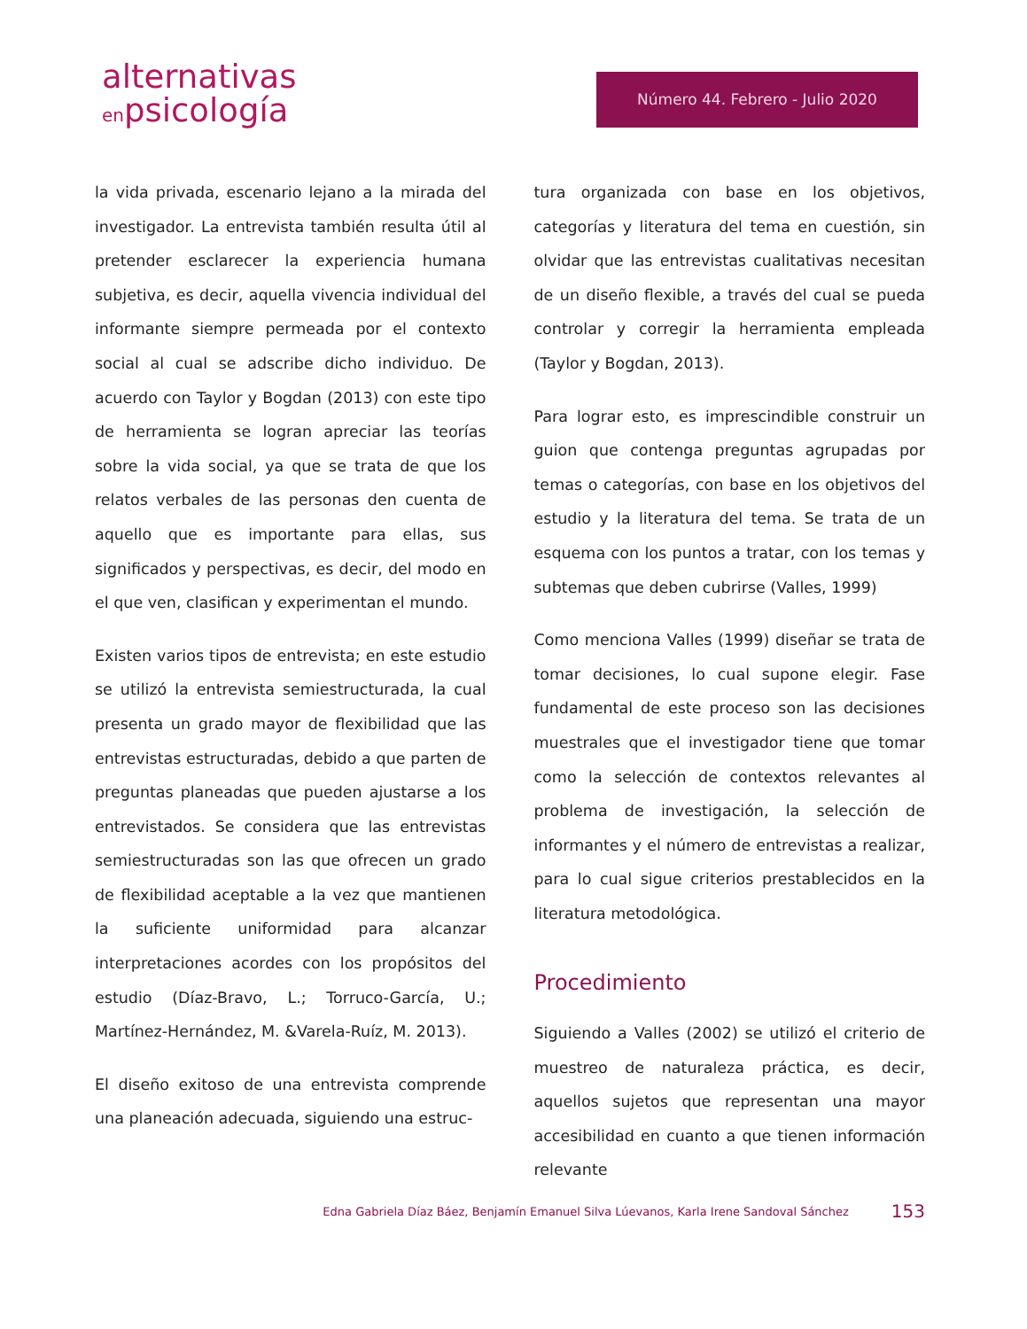alternativas
enpsicología
Número 44. Febrero - Julio 2020
la vida privada, escenario lejano a la mirada del investigador. La entrevista también resulta útil al pretender esclarecer la experiencia humana subjetiva, es decir, aquella vivencia individual del informante siempre permeada por el contexto social al cual se adscribe dicho individuo. De acuerdo con Taylor y Bogdan (2013) con este tipo de herramienta se logran apreciar las teorías sobre la vida social, ya que se trata de que los relatos verbales de las personas den cuenta de aquello que es importante para ellas, sus significados y perspectivas, es decir, del modo en el que ven, clasifican y experimentan el mundo.
Existen varios tipos de entrevista; en este estudio se utilizó la entrevista semiestructurada, la cual presenta un grado mayor de flexibilidad que las entrevistas estructuradas, debido a que parten de preguntas planeadas que pueden ajustarse a los entrevistados. Se considera que las entrevistas semiestructuradas son las que ofrecen un grado de flexibilidad aceptable a la vez que mantienen la suficiente uniformidad para alcanzar interpretaciones acordes con los propósitos del estudio (Díaz-Bravo, L.; Torruco-García, U.; Martínez-Hernández, M. &Varela-Ruíz, M. 2013).
El diseño exitoso de una entrevista comprende una planeación adecuada, siguiendo una estruc-
tura organizada con base en los objetivos, categorías y literatura del tema en cuestión, sin olvidar que las entrevistas cualitativas necesitan de un diseño flexible, a través del cual se pueda controlar y corregir la herramienta empleada (Taylor y Bogdan, 2013).
Para lograr esto, es imprescindible construir un guion que contenga preguntas agrupadas por temas o categorías, con base en los objetivos del estudio y la literatura del tema. Se trata de un esquema con los puntos a tratar, con los temas y subtemas que deben cubrirse (Valles, 1999)
Como menciona Valles (1999) diseñar se trata de tomar decisiones, lo cual supone elegir. Fase fundamental de este proceso son las decisiones muestrales que el investigador tiene que tomar como la selección de contextos relevantes al problema de investigación, la selección de informantes y el número de entrevistas a realizar, para lo cual sigue criterios prestablecidos en la literatura metodológica.
Procedimiento
Siguiendo a Valles (2002) se utilizó el criterio de muestreo de naturaleza práctica, es decir, aquellos sujetos que representan una mayor accesibilidad en cuanto a que tienen información relevante
Edna Gabriela Díaz Báez, Benjamín Emanuel Silva Lúevanos, Karla Irene Sandoval Sánchez 153